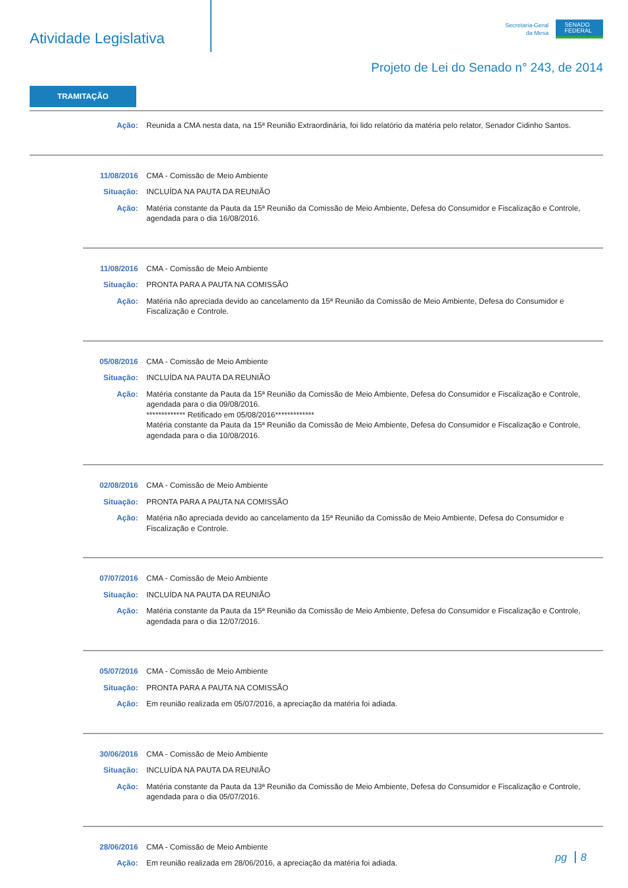Atividade Legislativa
Secretaria-Geral
da Mesa
SENADO
FEDERAL
Projeto de Lei do Senado n° 243, de 2014
TRAMITAÇÃO
Ação: Reunida a CMA nesta data, na 15ª Reunião Extraordinária, foi lido relatório da matéria pelo relator, Senador Cidinho Santos.
11/08/2016 CMA - Comissão de Meio Ambiente
Situação: INCLUÍDA NA PAUTA DA REUNIÃO
Ação: Matéria constante da Pauta da 15ª Reunião da Comissão de Meio Ambiente, Defesa do Consumidor e Fiscalização e Controle, agendada para o dia 16/08/2016.
11/08/2016 CMA - Comissão de Meio Ambiente
Situação: PRONTA PARA A PAUTA NA COMISSÃO
Ação: Matéria não apreciada devido ao cancelamento da 15ª Reunião da Comissão de Meio Ambiente, Defesa do Consumidor e Fiscalização e Controle.
05/08/2016 CMA - Comissão de Meio Ambiente
Situação: INCLUÍDA NA PAUTA DA REUNIÃO
Ação: Matéria constante da Pauta da 15ª Reunião da Comissão de Meio Ambiente, Defesa do Consumidor e Fiscalização e Controle, agendada para o dia 09/08/2016.
************* Retificado em 05/08/2016*************
Matéria constante da Pauta da 15ª Reunião da Comissão de Meio Ambiente, Defesa do Consumidor e Fiscalização e Controle, agendada para o dia 10/08/2016.
02/08/2016 CMA - Comissão de Meio Ambiente
Situação: PRONTA PARA A PAUTA NA COMISSÃO
Ação: Matéria não apreciada devido ao cancelamento da 15ª Reunião da Comissão de Meio Ambiente, Defesa do Consumidor e Fiscalização e Controle.
07/07/2016 CMA - Comissão de Meio Ambiente
Situação: INCLUÍDA NA PAUTA DA REUNIÃO
Ação: Matéria constante da Pauta da 15ª Reunião da Comissão de Meio Ambiente, Defesa do Consumidor e Fiscalização e Controle, agendada para o dia 12/07/2016.
05/07/2016 CMA - Comissão de Meio Ambiente
Situação: PRONTA PARA A PAUTA NA COMISSÃO
Ação: Em reunião realizada em 05/07/2016, a apreciação da matéria foi adiada.
30/06/2016 CMA - Comissão de Meio Ambiente
Situação: INCLUÍDA NA PAUTA DA REUNIÃO
Ação: Matéria constante da Pauta da 13ª Reunião da Comissão de Meio Ambiente, Defesa do Consumidor e Fiscalização e Controle, agendada para o dia 05/07/2016.
28/06/2016 CMA - Comissão de Meio Ambiente
Ação: Em reunião realizada em 28/06/2016, a apreciação da matéria foi adiada.
pg 8